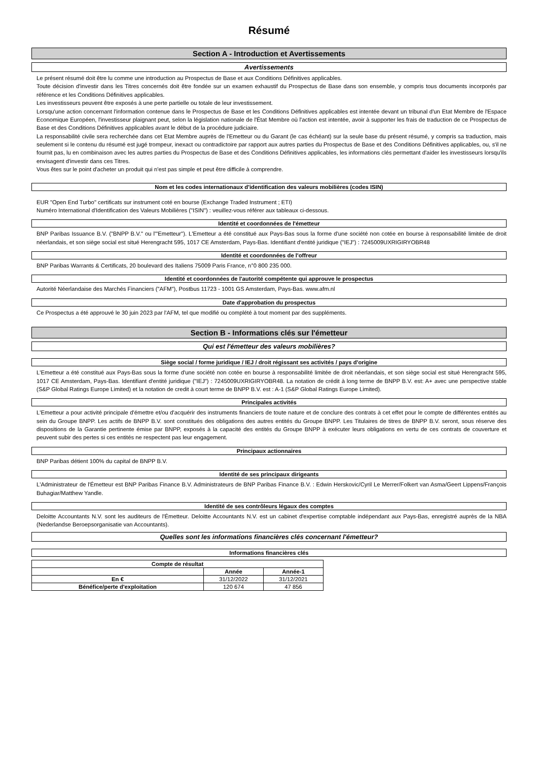Résumé
Section A - Introduction et Avertissements
Avertissements
Le présent résumé doit être lu comme une introduction au Prospectus de Base et aux Conditions Définitives applicables.
Toute décision d'investir dans les Titres concernés doit être fondée sur un examen exhaustif du Prospectus de Base dans son ensemble, y compris tous documents incorporés par référence et les Conditions Définitives applicables.
Les investisseurs peuvent être exposés à une perte partielle ou totale de leur investissement.
Lorsqu'une action concernant l'information contenue dans le Prospectus de Base et les Conditions Définitives applicables est intentée devant un tribunal d'un Etat Membre de l'Espace Economique Européen, l'investisseur plaignant peut, selon la législation nationale de l'État Membre où l'action est intentée, avoir à supporter les frais de traduction de ce Prospectus de Base et des Conditions Définitives applicables avant le début de la procédure judiciaire.
La responsabilité civile sera recherchée dans cet Etat Membre auprès de l'Emetteur ou du Garant (le cas échéant) sur la seule base du présent résumé, y compris sa traduction, mais seulement si le contenu du résumé est jugé trompeur, inexact ou contradictoire par rapport aux autres parties du Prospectus de Base et des Conditions Définitives applicables, ou, s'il ne fournit pas, lu en combinaison avec les autres parties du Prospectus de Base et des Conditions Définitives applicables, les informations clés permettant d'aider les investisseurs lorsqu'ils envisagent d'investir dans ces Titres.
Vous êtes sur le point d'acheter un produit qui n'est pas simple et peut être difficile à comprendre.
Nom et les codes internationaux d'identification des valeurs mobilières (codes ISIN)
EUR "Open End Turbo" certificats sur instrument coté en bourse (Exchange Traded Instrument ; ETI)
Numéro International d'Identification des Valeurs Mobilières ("ISIN") : veuillez-vous référer aux tableaux ci-dessous.
Identité et coordonnées de l'émetteur
BNP Paribas Issuance B.V. ("BNPP B.V." ou l'"Emetteur"). L'Emetteur a été constitué aux Pays-Bas sous la forme d'une société non cotée en bourse à responsabilité limitée de droit néerlandais, et son siège social est situé Herengracht 595, 1017 CE Amsterdam, Pays-Bas. Identifiant d'entité juridique ("IEJ") : 7245009UXRIGIRYOBR48
Identité et coordonnées de l'offreur
BNP Paribas Warrants & Certificats, 20 boulevard des Italiens 75009 Paris France, n°0 800 235 000.
Identité et coordonnées de l'autorité compétente qui approuve le prospectus
Autorité Néerlandaise des Marchés Financiers ("AFM"), Postbus 11723 - 1001 GS Amsterdam, Pays-Bas. www.afm.nl
Date d'approbation du prospectus
Ce Prospectus a été approuvé le 30 juin 2023 par l'AFM, tel que modifié ou complété à tout moment par des suppléments.
Section B - Informations clés sur l'émetteur
Qui est l'émetteur des valeurs mobilières?
Siège social / forme juridique / IEJ / droit régissant ses activités / pays d'origine
L'Emetteur a été constitué aux Pays-Bas sous la forme d'une société non cotée en bourse à responsabilité limitée de droit néerlandais, et son siège social est situé Herengracht 595, 1017 CE Amsterdam, Pays-Bas. Identifiant d'entité juridique ("IEJ") : 7245009UXRIGIRYOBR48. La notation de crédit à long terme de BNPP B.V. est: A+ avec une perspective stable (S&P Global Ratings Europe Limited) et la notation de credit à court terme de BNPP B.V. est : A-1 (S&P Global Ratings Europe Limited).
Principales activités
L'Emetteur a pour activité principale d'émettre et/ou d'acquérir des instruments financiers de toute nature et de conclure des contrats à cet effet pour le compte de différentes entités au sein du Groupe BNPP. Les actifs de BNPP B.V. sont constitués des obligations des autres entités du Groupe BNPP. Les Titulaires de titres de BNPP B.V. seront, sous réserve des dispositions de la Garantie pertinente émise par BNPP, exposés à la capacité des entités du Groupe BNPP à exécuter leurs obligations en vertu de ces contrats de couverture et peuvent subir des pertes si ces entités ne respectent pas leur engagement.
Principaux actionnaires
BNP Paribas détient 100% du capital de BNPP B.V.
Identité de ses principaux dirigeants
L'Administrateur de l'Émetteur est BNP Paribas Finance B.V. Administrateurs de BNP Paribas Finance B.V. : Edwin Herskovic/Cyril Le Merrer/Folkert van Asma/Geert Lippens/François Buhagiar/Matthew Yandle.
Identité de ses contrôleurs légaux des comptes
Deloitte Accountants N.V. sont les auditeurs de l'Émetteur. Deloitte Accountants N.V. est un cabinet d'expertise comptable indépendant aux Pays-Bas, enregistré auprès de la NBA (Nederlandse Beroepsorganisatie van Accountants).
Quelles sont les informations financières clés concernant l'émetteur?
Informations financières clés
| Compte de résultat | | |
| --- | --- | --- |
| | Année | Année-1 |
| En € | 31/12/2022 | 31/12/2021 |
| Bénéfice/perte d'exploitation | 120 674 | 47 856 |